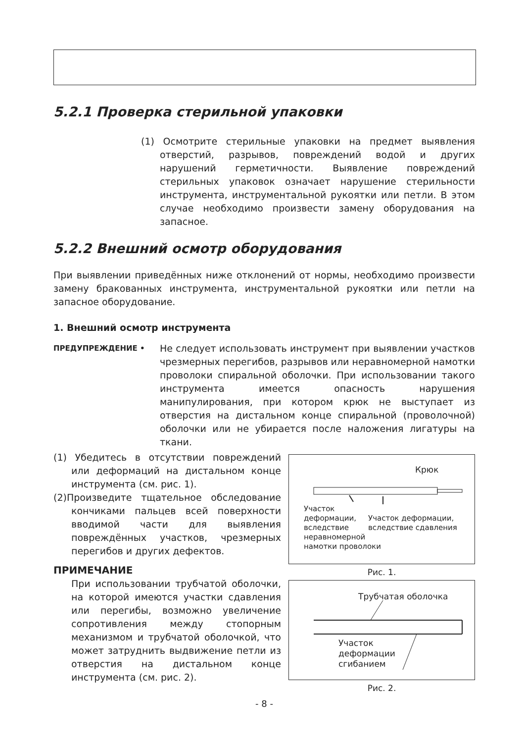5.2.1 Проверка стерильной упаковки
(1) Осмотрите стерильные упаковки на предмет выявления отверстий, разрывов, повреждений водой и других нарушений герметичности. Выявление повреждений стерильных упаковок означает нарушение стерильности инструмента, инструментальной рукоятки или петли. В этом случае необходимо произвести замену оборудования на запасное.
5.2.2 Внешний осмотр оборудования
При выявлении приведённых ниже отклонений от нормы, необходимо произвести замену бракованных инструмента, инструментальной рукоятки или петли на запасное оборудование.
1. Внешний осмотр инструмента
ПРЕДУПРЕЖДЕНИЕ •
Не следует использовать инструмент при выявлении участков чрезмерных перегибов, разрывов или неравномерной намотки проволоки спиральной оболочки. При использовании такого инструмента имеется опасность нарушения манипулирования, при котором крюк не выступает из отверстия на дистальном конце спиральной (проволочной) оболочки или не убирается после наложения лигатуры на ткани.
(1) Убедитесь в отсутствии повреждений или деформаций на дистальном конце инструмента (см. рис. 1).
(2)Произведите тщательное обследование кончиками пальцев всей поверхности вводимой части для выявления повреждённых участков, чрезмерных перегибов и других дефектов.
ПРИМЕЧАНИЕ
При использовании трубчатой оболочки, на которой имеются участки сдавления или перегибы, возможно увеличение сопротивления между стопорным механизмом и трубчатой оболочкой, что может затруднить выдвижение петли из отверстия на дистальном конце инструмента (см. рис. 2).
Крюк
Участок
деформации,
вследствие
неравномерной
намотки проволоки
Участок деформации,
вследствие сдавления
Рис. 1.
Трубчатая оболочка
Участок
деформации
сгибанием
Рис. 2.
- 8 -